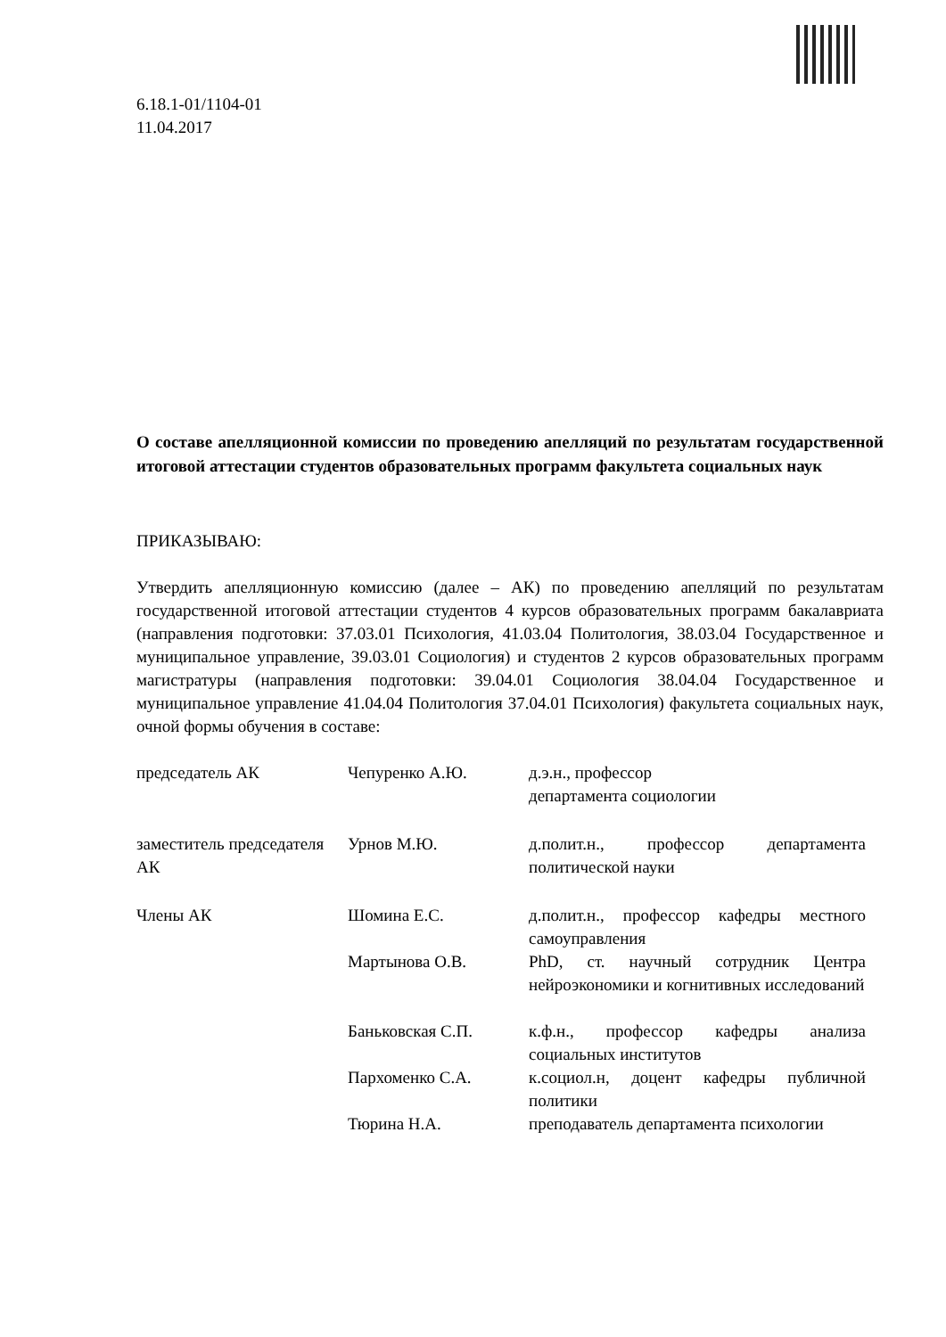6.18.1-01/1104-01
11.04.2017
О составе апелляционной комиссии по проведению апелляций по результатам государственной итоговой аттестации студентов образовательных программ факультета социальных наук
ПРИКАЗЫВАЮ:
Утвердить апелляционную комиссию (далее – АК) по проведению апелляций по результатам государственной итоговой аттестации студентов 4 курсов образовательных программ бакалавриата (направления подготовки: 37.03.01 Психология, 41.03.04 Политология, 38.03.04 Государственное и муниципальное управление, 39.03.01 Социология) и студентов 2 курсов образовательных программ магистратуры (направления подготовки: 39.04.01 Социология 38.04.04 Государственное и муниципальное управление 41.04.04 Политология 37.04.01 Психология) факультета социальных наук, очной формы обучения в составе:
| председатель АК | Чепуренко А.Ю. | д.э.н., профессор департамента социологии |
| заместитель председателя АК | Урнов М.Ю. | д.полит.н., профессор департамента политической науки |
| Члены АК | Шомина Е.С. | д.полит.н., профессор кафедры местного самоуправления |
| | Мартынова О.В. | PhD, ст. научный сотрудник Центра нейроэкономики и когнитивных исследований |
| | Баньковская С.П. | к.ф.н., профессор кафедры анализа социальных институтов |
| | Пархоменко С.А. | к.социол.н, доцент кафедры публичной политики |
| | Тюрина Н.А. | преподаватель департамента психологии |